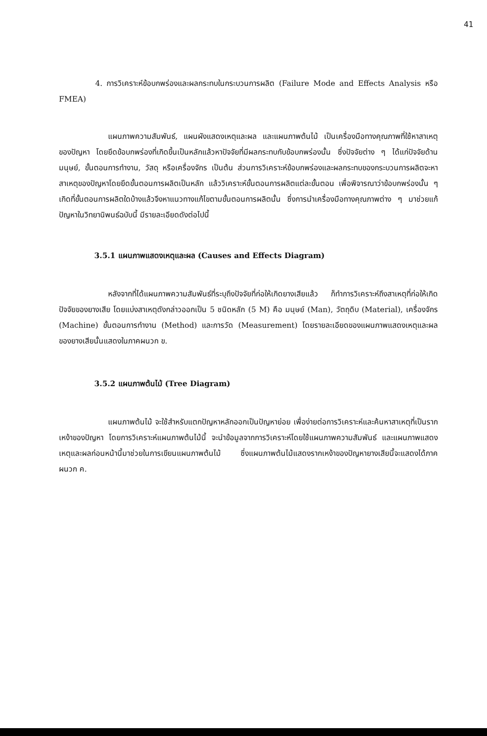41
4. การวิเคราะห์ข้อบกพร่องและผลกระทบในกระบวนการผลิต (Failure Mode and Effects Analysis หรือ FMEA)
แผนภาพความสัมพันธ์, แผนผังแสดงเหตุและผล และแผนภาพต้นไม้ เป็นเครื่องมือทางคุณภาพที่ใช้หาสาเหตุของปัญหา โดยยึดข้อบกพร่องที่เกิดขึ้นเป็นหลักแล้วหาปัจจัยที่มีผลกระทบกับข้อบกพร่องนั้น ซึ่งปัจจัยต่าง ๆ ได้แก่ปัจจัยด้านมนุษย์, ขั้นตอนการทำงาน, วัสดุ หรือเครื่องจักร เป็นต้น ส่วนการวิเคราะห์ข้อบกพร่องและผลกระทบของกระบวนการผลิตจะหาสาเหตุของปัญหาโดยยึดขั้นตอนการผลิตเป็นหลัก แล้ววิเคราะห์ขั้นตอนการผลิตแต่ละขั้นตอน เพื่อพิจารณาว่าข้อบกพร่องนั้น ๆ เกิดที่ขั้นตอนการผลิตใดบ้างแล้วจึงหาแนวทางแก้ไขตามขั้นตอนการผลิตนั้น ซึ่งการนำเครื่องมือทางคุณภาพต่าง ๆ มาช่วยแก้ปัญหาในวิทยานิพนธ์ฉบับนี้ มีรายละเอียดดังต่อไปนี้
3.5.1 แผนภาพแสดงเหตุและผล (Causes and Effects Diagram)
หลังจากที่ได้แผนภาพความสัมพันธ์ที่ระบุถึงปัจจัยที่ก่อให้เกิดยางเสียแล้ว ก็ทำการวิเคราะห์ถึงสาเหตุที่ก่อให้เกิดปัจจัยของยางเสีย โดยแบ่งสาเหตุดังกล่าวออกเป็น 5 ชนิดหลัก (5 M) คือ มนุษย์ (Man), วัตถุดิบ (Material), เครื่องจักร (Machine) ขั้นตอนการทำงาน (Method) และการวัด (Measurement) โดยรายละเอียดของแผนภาพแสดงเหตุและผลของยางเสียนั้นแสดงในภาคผนวก ข.
3.5.2 แผนภาพต้นไม้ (Tree Diagram)
แผนภาพต้นไม้ จะใช้สำหรับแตกปัญหาหลักออกเป็นปัญหาย่อย เพื่อง่ายต่อการวิเคราะห์และค้นหาสาเหตุที่เป็นรากเหง้าของปัญหา โดยการวิเคราะห์แผนภาพต้นไม้นี้ จะนำข้อมูลจากการวิเคราะห์โดยใช้แผนภาพความสัมพันธ์ และแผนภาพแสดงเหตุและผลก่อนหน้านี้มาช่วยในการเขียนแผนภาพต้นไม้ ซึ่งแผนภาพต้นไม้แสดงรากเหง้าของปัญหายางเสียนี้จะแสดงได้ภาคผนวก ค.